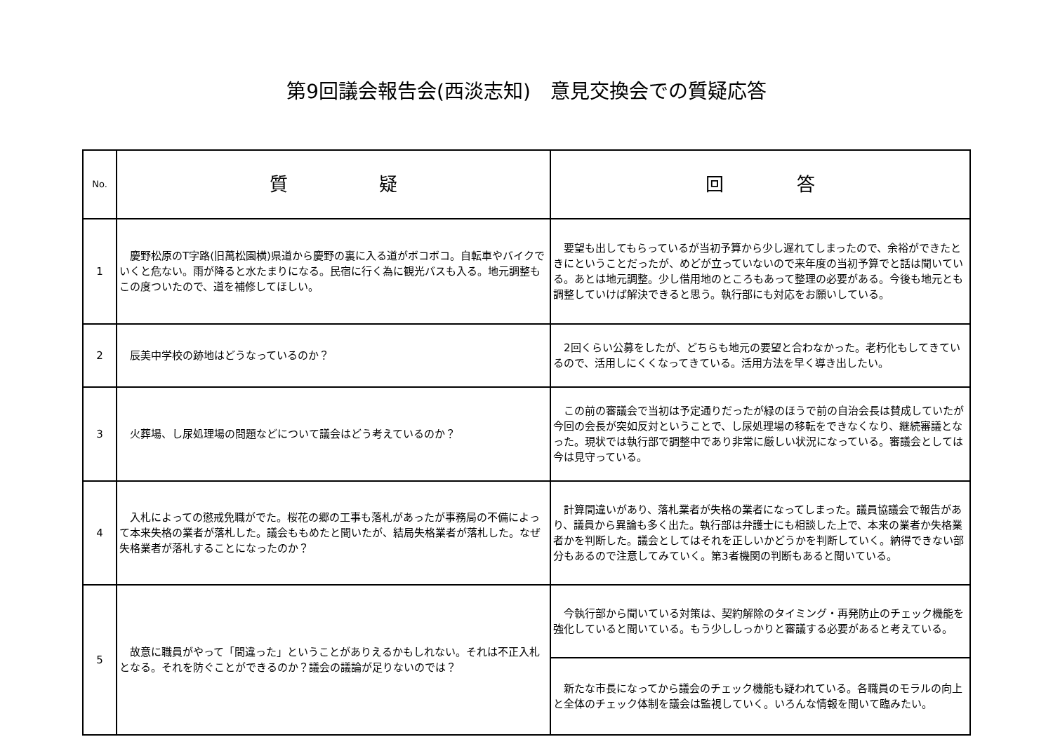第9回議会報告会(西淡志知)　意見交換会での質疑応答
| No. | 質 疑 | 回 答 |
| --- | --- | --- |
| 1 | 慶野松原のT字路(旧萬松園横)県道から慶野の裏に入る道がボコボコ。自転車やバイクでいくと危ない。雨が降ると水たまりになる。民宿に行く為に観光バスも入る。地元調整もこの度ついたので、道を補修してほしい。 | 要望も出してもらっているが当初予算から少し遅れてしまったので、余裕ができたときにということだったが、めどが立っていないので来年度の当初予算でと話は聞いている。あとは地元調整。少し借用地のところもあって整理の必要がある。今後も地元とも調整していけば解決できると思う。執行部にも対応をお願いしている。 |
| 2 | 辰美中学校の跡地はどうなっているのか？ | 2回くらい公募をしたが、どちらも地元の要望と合わなかった。老朽化もしてきているので、活用しにくくなってきている。活用方法を早く導き出したい。 |
| 3 | 火葬場、し尿処理場の問題などについて議会はどう考えているのか？ | この前の審議会で当初は予定通りだったが緑のほうで前の自治会長は賛成していたが今回の会長が突如反対ということで、し尿処理場の移転をできなくなり、継続審議となった。現状では執行部で調整中であり非常に厳しい状況になっている。審議会としては今は見守っている。 |
| 4 | 入札によっての懲戒免職がでた。桜花の郷の工事も落札があったが事務局の不備によって本来失格の業者が落札した。議会ももめたと聞いたが、結局失格業者が落札した。なぜ失格業者が落札することになったのか？ | 計算間違いがあり、落札業者が失格の業者になってしまった。議員協議会で報告があり、議員から異論も多く出た。執行部は弁護士にも相談した上で、本来の業者か失格業者かを判断した。議会としてはそれを正しいかどうかを判断していく。納得できない部分もあるので注意してみていく。第3者機関の判断もあると聞いている。 |
| 5 | 故意に職員がやって「間違った」ということがありえるかもしれない。それは不正入札となる。それを防ぐことができるのか？議会の議論が足りないのでは？ | 今執行部から聞いている対策は、契約解除のタイミング・再発防止のチェック機能を強化していると聞いている。もう少ししっかりと審議する必要があると考えている。 |
| | | 新たな市長になってから議会のチェック機能も疑われている。各職員のモラルの向上と全体のチェック体制を議会は監視していく。いろんな情報を聞いて臨みたい。 |